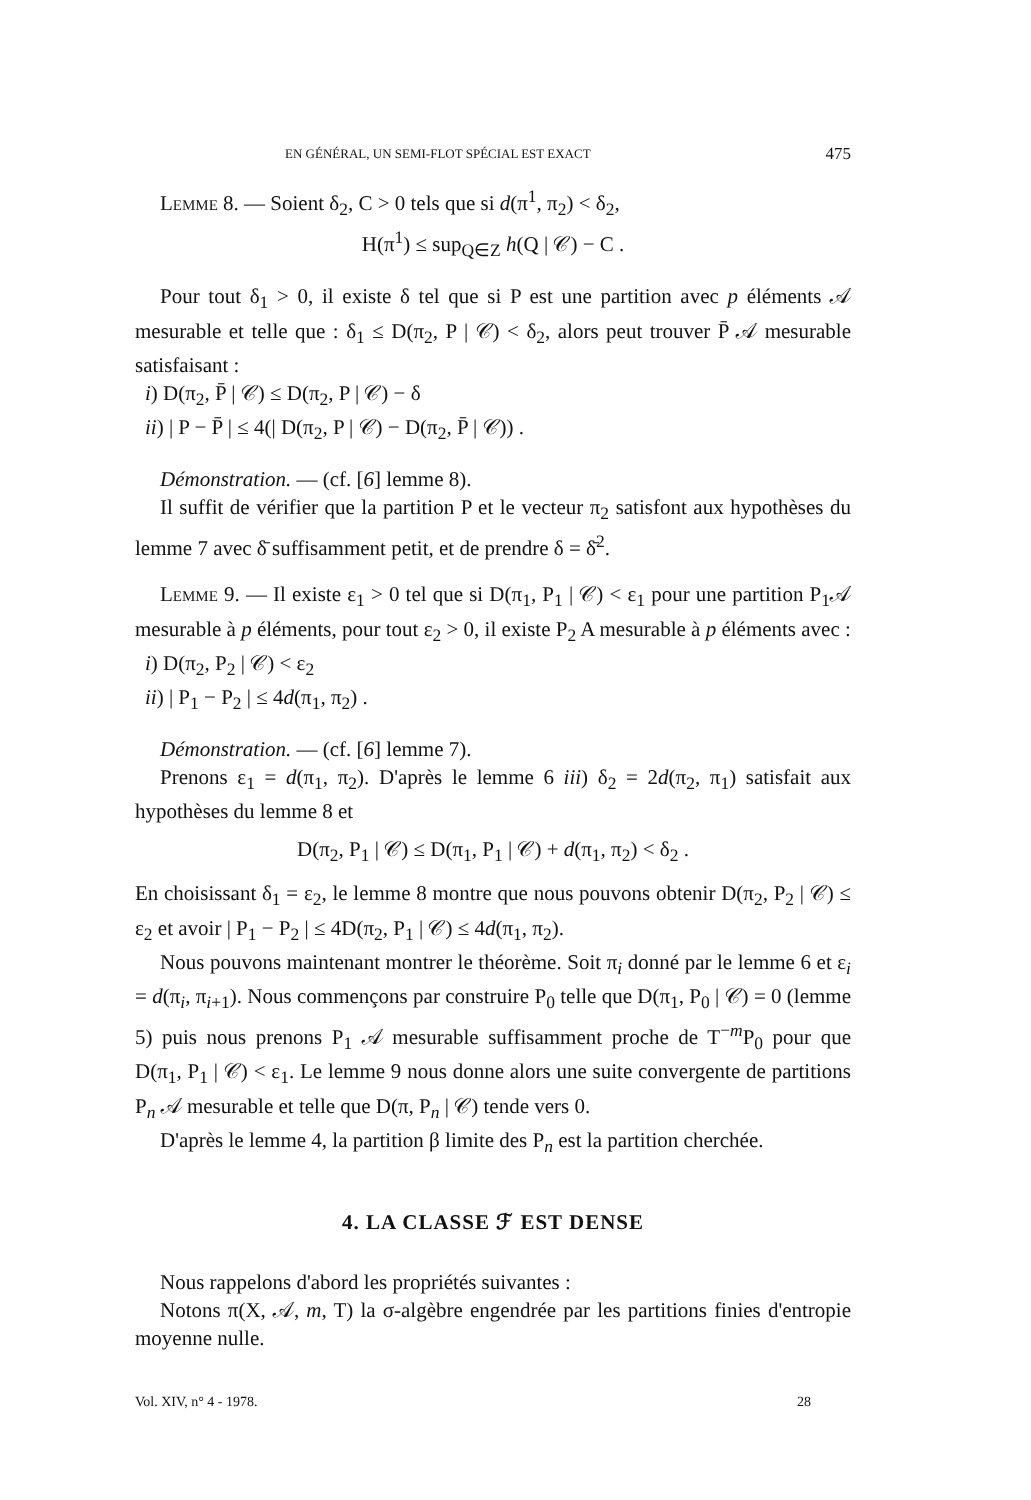EN GÉNÉRAL, UN SEMI-FLOT SPÉCIAL EST EXACT 475
Lemme 8. — Soient δ<sub>2</sub>, C > 0 tels que si d(π<sup>1</sup>, π<sub>2</sub>) < δ<sub>2</sub>,
H(π<sup>1</sup>) ≤ sup<sub>Q∈Z</sub> h(Q | 𝒞) − C .
Pour tout δ<sub>1</sub> > 0, il existe δ tel que si P est une partition avec p éléments 𝒜 mesurable et telle que : δ<sub>1</sub> ≤ D(π<sub>2</sub>, P | 𝒞) < δ<sub>2</sub>, alors peut trouver P̄ 𝒜 mesurable satisfaisant :
i) D(π<sub>2</sub>, P̄ | 𝒞) ≤ D(π<sub>2</sub>, P | 𝒞) − δ
ii) | P − P̄ | ≤ 4(| D(π<sub>2</sub>, P | 𝒞) − D(π<sub>2</sub>, P̄ | 𝒞)) .
Démonstration. — (cf. [6] lemme 8).
Il suffit de vérifier que la partition P et le vecteur π<sub>2</sub> satisfont aux hypothèses du lemme 7 avec δ̄ suffisamment petit, et de prendre δ = δ̄<sup>2</sup>.
Lemme 9. — Il existe ε<sub>1</sub> > 0 tel que si D(π<sub>1</sub>, P<sub>1</sub> | 𝒞) < ε<sub>1</sub> pour une partition P<sub>1</sub>𝒜 mesurable à p éléments, pour tout ε<sub>2</sub> > 0, il existe P<sub>2</sub> A mesurable à p éléments avec :
i) D(π<sub>2</sub>, P<sub>2</sub> | 𝒞) < ε<sub>2</sub>
ii) | P<sub>1</sub> − P<sub>2</sub> | ≤ 4d(π<sub>1</sub>, π<sub>2</sub>) .
Démonstration. — (cf. [6] lemme 7).
Prenons ε<sub>1</sub> = d(π<sub>1</sub>, π<sub>2</sub>). D'après le lemme 6 iii) δ<sub>2</sub> = 2d(π<sub>2</sub>, π<sub>1</sub>) satisfait aux hypothèses du lemme 8 et
D(π<sub>2</sub>, P<sub>1</sub> | 𝒞) ≤ D(π<sub>1</sub>, P<sub>1</sub> | 𝒞) + d(π<sub>1</sub>, π<sub>2</sub>) < δ<sub>2</sub> .
En choisissant δ<sub>1</sub> = ε<sub>2</sub>, le lemme 8 montre que nous pouvons obtenir D(π<sub>2</sub>, P<sub>2</sub> | 𝒞) ≤ ε<sub>2</sub> et avoir | P<sub>1</sub> − P<sub>2</sub> | ≤ 4D(π<sub>2</sub>, P<sub>1</sub> | 𝒞) ≤ 4d(π<sub>1</sub>, π<sub>2</sub>).
Nous pouvons maintenant montrer le théorème. Soit π<sub>i</sub> donné par le lemme 6 et ε<sub>i</sub> = d(π<sub>i</sub>, π<sub>i+1</sub>). Nous commençons par construire P<sub>0</sub> telle que D(π<sub>1</sub>, P<sub>0</sub> | 𝒞) = 0 (lemme 5) puis nous prenons P<sub>1</sub> 𝒜 mesurable suffisamment proche de T<sup>−m</sup>P<sub>0</sub> pour que D(π<sub>1</sub>, P<sub>1</sub> | 𝒞) < ε<sub>1</sub>. Le lemme 9 nous donne alors une suite convergente de partitions P<sub>n</sub> 𝒜 mesurable et telle que D(π, P<sub>n</sub> | 𝒞) tende vers 0.
D'après le lemme 4, la partition β limite des P<sub>n</sub> est la partition cherchée.
4. LA CLASSE ℱ EST DENSE
Nous rappelons d'abord les propriétés suivantes :
Notons π(X, 𝒜, m, T) la σ-algèbre engendrée par les partitions finies d'entropie moyenne nulle.
Vol. XIV, n° 4 - 1978. 28